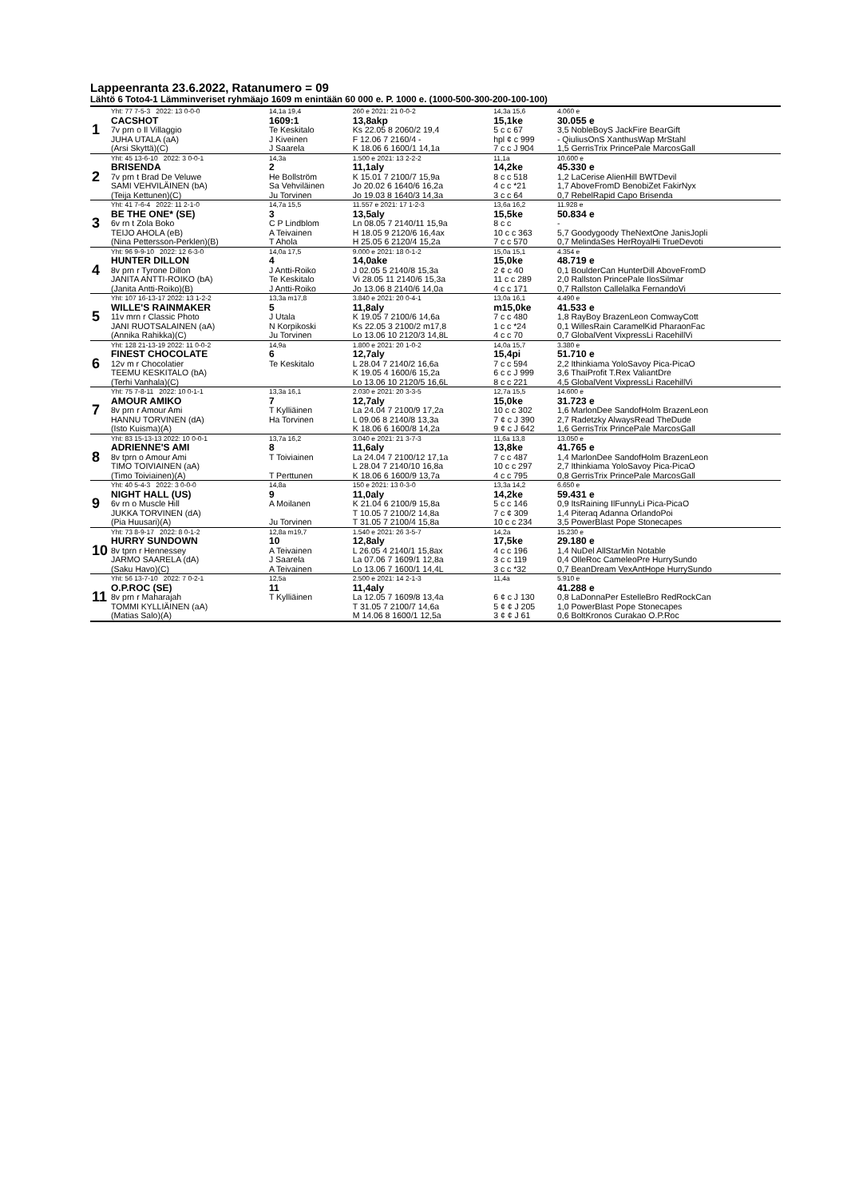Lappeenranta 23.6.2022, Ratanumero = 09
Lähtö 6 Toto4-1 Lämminveriset ryhmäajo 1609 m enintään 60 000 e. P. 1000 e. (1000-500-300-200-100-100)
| 1 | Yht: 77 7-5-3 2022: 13 0-0-0 | 14,1a 19,4 | 260 e 2021: 21 0-0-2 | 14,3a 15,6 | 4.060 e |
| | CACSHOT | 1609:1 | 13,8akp | 15,1ke | 30.055 e |
| | 7v prn o Il Villaggio | Te Keskitalo | Ks 22.05 8 2060/2 19,4 | 5 c c 67 | 3,5 NobleBoyS JackFire BearGift |
| | JUHA UTALA (aA) | J Kiveinen | F 12.06 7 2160/4 - | hpl ¢ c 999 | - QiuliusOnS XanthusWap MrStahl |
| | (Arsi Skyttä)(C) | J Saarela | K 18.06 6 1600/1 14,1a | 7 c c J 904 | 1,5 GerrisTrix PrincePale MarcosGall |
| 2 | Yht: 45 13-6-10 2022: 3 0-0-1 | 14,3a | 1.500 e 2021: 13 2-2-2 | 11,1a | 10.600 e |
| | BRISENDA | 2 | 11,1aly | 14,2ke | 45.330 e |
| | 7v prn t Brad De Veluwe | He Bollström | K 15.01 7 2100/7 15,9a | 8 c c 518 | 1,2 LaCerise AlienHill BWTDevil |
| | SAMI VEHVILÄINEN (bA) | Sa Vehviläinen | Jo 20.02 6 1640/6 16,2a | 4 c c *21 | 1,7 AboveFromD BenobiZet FakirNyx |
| | (Teija Kettunen)(C) | Ju Torvinen | Jo 19.03 8 1640/3 14,3a | 3 c c 64 | 0,7 RebelRapid Capo Brisenda |
| 3 | Yht: 41 7-6-4 2022: 11 2-1-0 | 14,7a 15,5 | 11.557 e 2021: 17 1-2-3 | 13,6a 16,2 | 11.928 e |
| | BE THE ONE* (SE) | 3 | 13,5aly | 15,5ke | 50.834 e |
| | 6v rn t Zola Boko | C P Lindblom | Ln 08.05 7 2140/11 15,9a | 8 c c | - |
| | TEIJO AHOLA (eB) | A Teivainen | H 18.05 9 2120/6 16,4ax | 10 c c 363 | 5,7 Goodygoody TheNextOne JanisJopli |
| | (Nina Pettersson-Perklen)(B) | T Ahola | H 25.05 6 2120/4 15,2a | 7 c c 570 | 0,7 MelindaSes HerRoyalHi TrueDevoti |
| 4 | Yht: 96 9-9-10 2022: 12 6-3-0 | 14,0a 17,5 | 9.000 e 2021: 18 0-1-2 | 15,0a 15,1 | 4.354 e |
| | HUNTER DILLON | 4 | 14,0ake | 15,0ke | 48.719 e |
| | 8v prn r Tyrone Dillon | J Antti-Roiko | J 02.05 5 2140/8 15,3a | 2 ¢ c 40 | 0,1 BoulderCan HunterDill AboveFromD |
| | JANITA ANTTI-ROIKO (bA) | Te Keskitalo | Vi 28.05 11 2140/6 15,3a | 11 c c 289 | 2,0 Rallston PrincePale IlosSilmar |
| | (Janita Antti-Roiko)(B) | J Antti-Roiko | Jo 13.06 8 2140/6 14,0a | 4 c c 171 | 0,7 Rallston Callelalka FernandoVi |
| 5 | Yht: 107 16-13-17 2022: 13 1-2-2 | 13,3a m17,8 | 3.840 e 2021: 20 0-4-1 | 13,0a 16,1 | 4.490 e |
| | WILLE'S RAINMAKER | 5 | 11,8aly | m15,0ke | 41.533 e |
| | 11v mrn r Classic Photo | J Utala | K 19.05 7 2100/6 14,6a | 7 c c 480 | 1,8 RayBoy BrazenLeon ComwayCott |
| | JANI RUOTSALAINEN (aA) | N Korpikoski | Ks 22.05 3 2100/2 m17,8 | 1 c c *24 | 0,1 WillesRain CaramelKid PharaonFac |
| | (Annika Rahikka)(C) | Ju Torvinen | Lo 13.06 10 2120/3 14,8L | 4 c c 70 | 0,7 GlobalVent VixpressLi RacehillVi |
| 6 | Yht: 128 21-13-19 2022: 11 0-0-2 | 14,9a | 1.800 e 2021: 20 1-0-2 | 14,0a 15,7 | 3.380 e |
| | FINEST CHOCOLATE | 6 | 12,7aly | 15,4pi | 51.710 e |
| | 12v m r Chocolatier | Te Keskitalo | L 28.04 7 2140/2 16,6a | 7 c c 594 | 2,2 Ithinkiama YoloSavoy Pica-PicaO |
| | TEEMU KESKITALO (bA) | | K 19.05 4 1600/6 15,2a | 6 c c J 999 | 3,6 ThaiProfit T.Rex ValiantDre |
| | (Terhi Vanhala)(C) | | Lo 13.06 10 2120/5 16,6L | 8 c c 221 | 4,5 GlobalVent VixpressLi RacehillVi |
| 7 | Yht: 75 7-8-11 2022: 10 0-1-1 | 13,3a 16,1 | 2.030 e 2021: 20 3-3-5 | 12,7a 15,5 | 14.600 e |
| | AMOUR AMIKO | 7 | 12,7aly | 15,0ke | 31.723 e |
| | 8v prn r Amour Ami | T Kylliäinen | La 24.04 7 2100/9 17,2a | 10 c c 302 | 1,6 MarlonDee SandofHolm BrazenLeon |
| | HANNU TORVINEN (dA) | Ha Torvinen | L 09.06 8 2140/8 13,3a | 7 ¢ c J 390 | 2,7 Radetzky AlwaysRead TheDude |
| | (Isto Kuisma)(A) | | K 18.06 6 1600/8 14,2a | 9 ¢ c J 642 | 1,6 GerrisTrix PrincePale MarcosGall |
| 8 | Yht: 83 15-13-13 2022: 10 0-0-1 | 13,7a 16,2 | 3.040 e 2021: 21 3-7-3 | 11,6a 13,8 | 13.050 e |
| | ADRIENNE'S AMI | 8 | 11,6aly | 13,8ke | 41.765 e |
| | 8v tprn o Amour Ami | T Toiviainen | La 24.04 7 2100/12 17,1a | 7 c c 487 | 1,4 MarlonDee SandofHolm BrazenLeon |
| | TIMO TOIVIAINEN (aA) | | L 28.04 7 2140/10 16,8a | 10 c c 297 | 2,7 Ithinkiama YoloSavoy Pica-PicaO |
| | (Timo Toiviainen)(A) | T Perttunen | K 18.06 6 1600/9 13,7a | 4 c c 795 | 0,8 GerrisTrix PrincePale MarcosGall |
| 9 | Yht: 40 5-4-3 2022: 3 0-0-0 | 14,8a | 150 e 2021: 13 0-3-0 | 13,3a 14,2 | 6.650 e |
| | NIGHT HALL (US) | 9 | 11,0aly | 14,2ke | 59.431 e |
| | 6v rn o Muscle Hill | A Moilanen | K 21.04 6 2100/9 15,8a | 5 c c 146 | 0,9 ItsRaining IlFunnyLi Pica-PicaO |
| | JUKKA TORVINEN (dA) | | T 10.05 7 2100/2 14,8a | 7 c ¢ 309 | 1,4 Piteraq Adanna OrlandoPoi |
| | (Pia Huusari)(A) | Ju Torvinen | T 31.05 7 2100/4 15,8a | 10 c c 234 | 3,5 PowerBlast Pope Stonecapes |
| 10 | Yht: 73 8-9-17 2022: 8 0-1-2 | 12,8a m19,7 | 1.540 e 2021: 26 3-5-7 | 14,2a | 15.230 e |
| | HURRY SUNDOWN | 10 | 12,8aly | 17,5ke | 29.180 e |
| | 8v tprn r Hennessey | A Teivainen | L 26.05 4 2140/1 15,8ax | 4 c c 196 | 1,4 NuDel AllStarMin Notable |
| | JARMO SAARELA (dA) | J Saarela | La 07.06 7 1609/1 12,8a | 3 c c 119 | 0,4 OlleRoc CameleoPre HurrySundo |
| | (Saku Havo)(C) | A Teivainen | Lo 13.06 7 1600/1 14,4L | 3 c c *32 | 0,7 BeanDream VexAntHope HurrySundo |
| 11 | Yht: 56 13-7-10 2022: 7 0-2-1 | 12,5a | 2.500 e 2021: 14 2-1-3 | 11,4a | 5.910 e |
| | O.P.ROC (SE) | 11 | 11,4aly | | 41.288 e |
| | 8v prn r Maharajah | T Kylliäinen | La 12.05 7 1609/8 13,4a | 6 ¢ c J 130 | 0,8 LaDonnaPer EstelleBro RedRockCan |
| | TOMMI KYLLIÄINEN (aA) | | T 31.05 7 2100/7 14,6a | 5 ¢ ¢ J 205 | 1,0 PowerBlast Pope Stonecapes |
| | (Matias Salo)(A) | | M 14.06 8 1600/1 12,5a | 3 ¢ ¢ J 61 | 0,6 BoltKronos Curakao O.P.Roc |